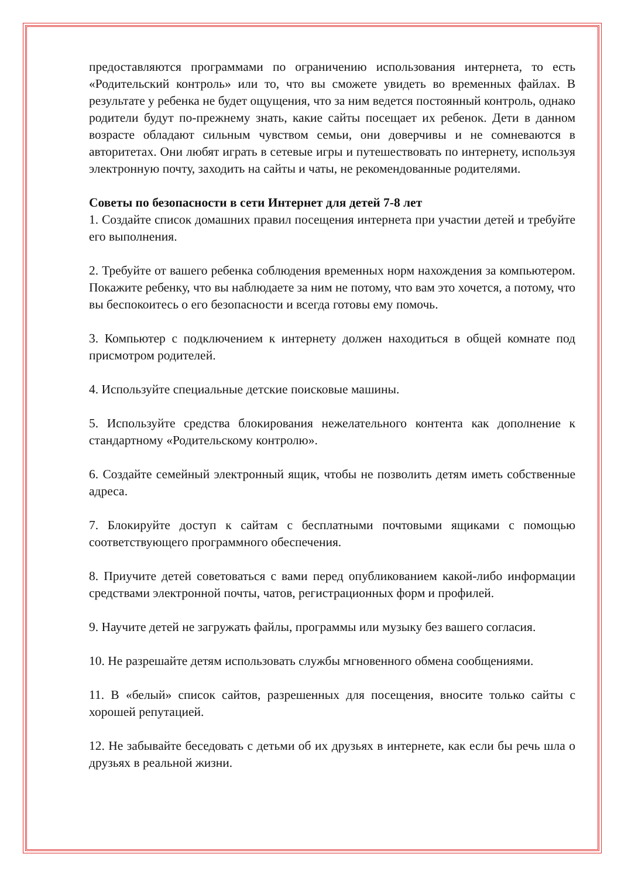предоставляются программами по ограничению использования интернета, то есть «Родительский контроль» или то, что вы сможете увидеть во временных файлах. В результате у ребенка не будет ощущения, что за ним ведется постоянный контроль, однако родители будут по-прежнему знать, какие сайты посещает их ребенок. Дети в данном возрасте обладают сильным чувством семьи, они доверчивы и не сомневаются в авторитетах. Они любят играть в сетевые игры и путешествовать по интернету, используя электронную почту, заходить на сайты и чаты, не рекомендованные родителями.
Советы по безопасности в сети Интернет для детей 7-8 лет
1. Создайте список домашних правил посещения интернета при участии детей и требуйте его выполнения.
2. Требуйте от вашего ребенка соблюдения временных норм нахождения за компьютером. Покажите ребенку, что вы наблюдаете за ним не потому, что вам это хочется, а потому, что вы беспокоитесь о его безопасности и всегда готовы ему помочь.
3. Компьютер с подключением к интернету должен находиться в общей комнате под присмотром родителей.
4. Используйте специальные детские поисковые машины.
5. Используйте средства блокирования нежелательного контента как дополнение к стандартному «Родительскому контролю».
6. Создайте семейный электронный ящик, чтобы не позволить детям иметь собственные адреса.
7. Блокируйте доступ к сайтам с бесплатными почтовыми ящиками с помощью соответствующего программного обеспечения.
8. Приучите детей советоваться с вами перед опубликованием какой-либо информации средствами электронной почты, чатов, регистрационных форм и профилей.
9. Научите детей не загружать файлы, программы или музыку без вашего согласия.
10. Не разрешайте детям использовать службы мгновенного обмена сообщениями.
11. В «белый» список сайтов, разрешенных для посещения, вносите только сайты с хорошей репутацией.
12. Не забывайте беседовать с детьми об их друзьях в интернете, как если бы речь шла о друзьях в реальной жизни.